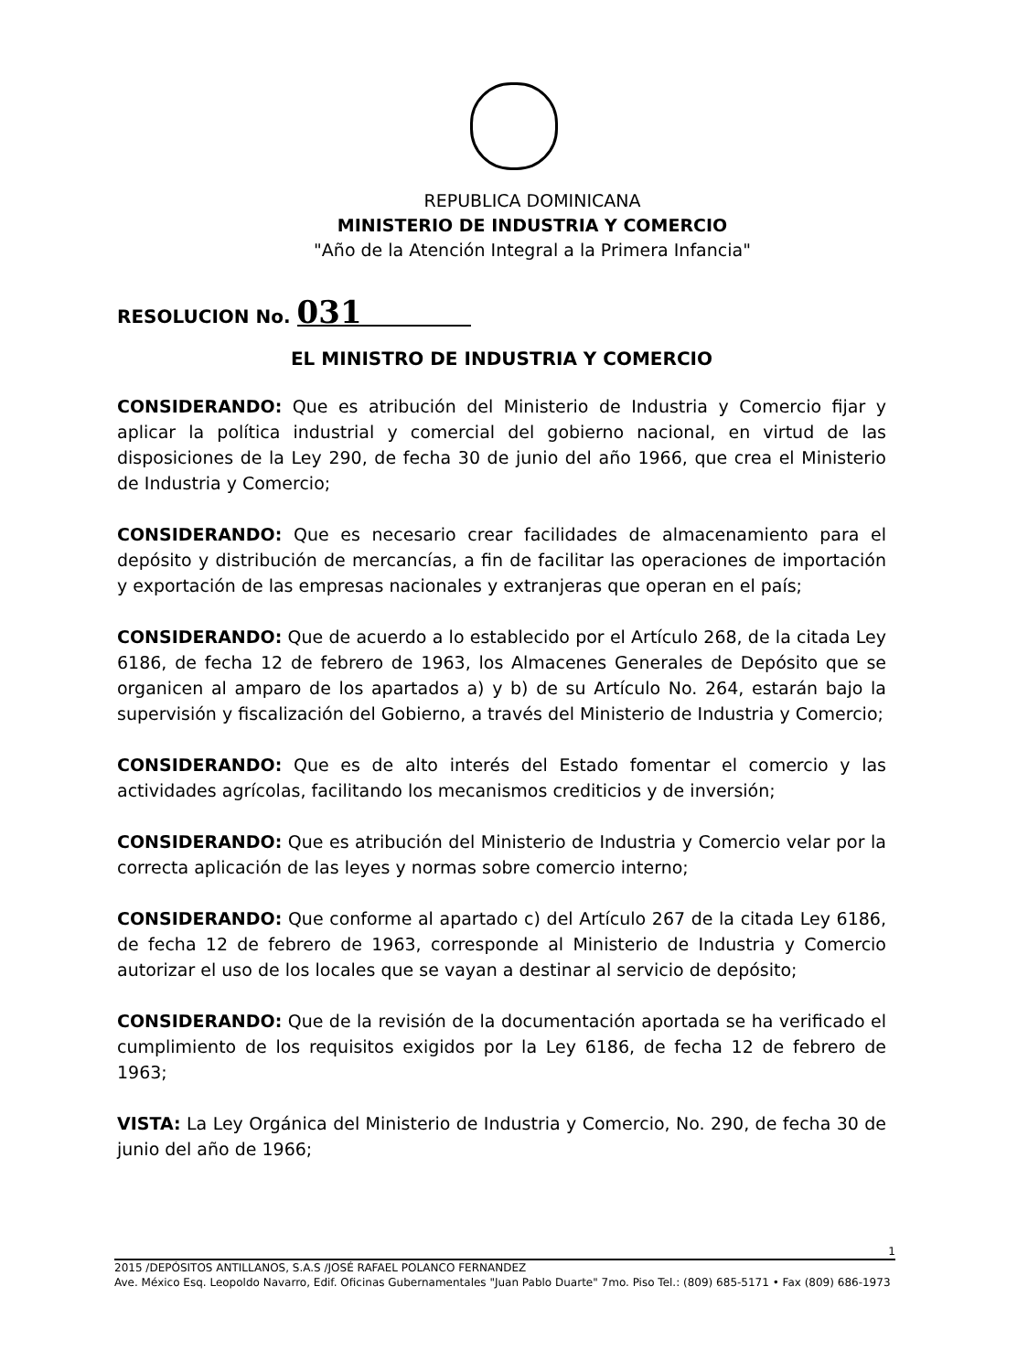REPUBLICA DOMINICANA
MINISTERIO DE INDUSTRIA Y COMERCIO
"Año de la Atención Integral a la Primera Infancia"
RESOLUCION No. 031
EL MINISTRO DE INDUSTRIA Y COMERCIO
CONSIDERANDO: Que es atribución del Ministerio de Industria y Comercio fijar y aplicar la política industrial y comercial del gobierno nacional, en virtud de las disposiciones de la Ley 290, de fecha 30 de junio del año 1966, que crea el Ministerio de Industria y Comercio;
CONSIDERANDO: Que es necesario crear facilidades de almacenamiento para el depósito y distribución de mercancías, a fin de facilitar las operaciones de importación y exportación de las empresas nacionales y extranjeras que operan en el país;
CONSIDERANDO: Que de acuerdo a lo establecido por el Artículo 268, de la citada Ley 6186, de fecha 12 de febrero de 1963, los Almacenes Generales de Depósito que se organicen al amparo de los apartados a) y b) de su Artículo No. 264, estarán bajo la supervisión y fiscalización del Gobierno, a través del Ministerio de Industria y Comercio;
CONSIDERANDO: Que es de alto interés del Estado fomentar el comercio y las actividades agrícolas, facilitando los mecanismos crediticios y de inversión;
CONSIDERANDO: Que es atribución del Ministerio de Industria y Comercio velar por la correcta aplicación de las leyes y normas sobre comercio interno;
CONSIDERANDO: Que conforme al apartado c) del Artículo 267 de la citada Ley 6186, de fecha 12 de febrero de 1963, corresponde al Ministerio de Industria y Comercio autorizar el uso de los locales que se vayan a destinar al servicio de depósito;
CONSIDERANDO: Que de la revisión de la documentación aportada se ha verificado el cumplimiento de los requisitos exigidos por la Ley 6186, de fecha 12 de febrero de 1963;
VISTA: La Ley Orgánica del Ministerio de Industria y Comercio, No. 290, de fecha 30 de junio del año de 1966;
1
2015 /DEPÓSITOS ANTILLANOS, S.A.S /JOSÉ RAFAEL POLANCO FERNANDEZ
Ave. México Esq. Leopoldo Navarro, Edif. Oficinas Gubernamentales "Juan Pablo Duarte" 7mo. Piso Tel.: (809) 685-5171 • Fax (809) 686-1973